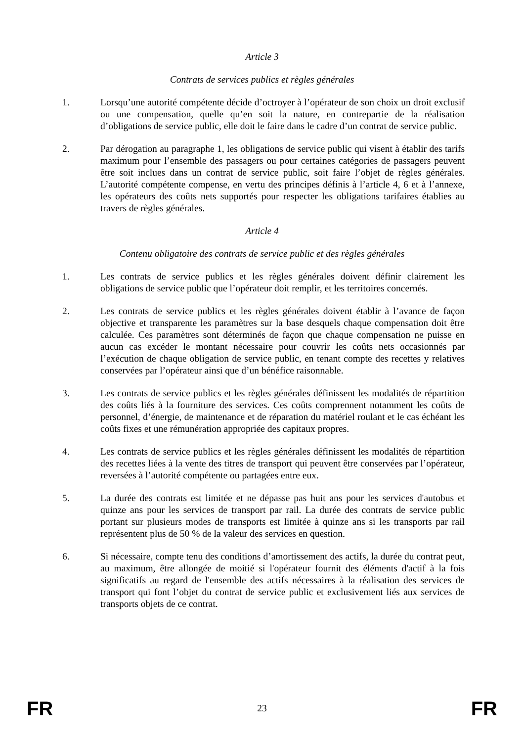Article 3
Contrats de services publics et règles générales
1. Lorsqu’une autorité compétente décide d’octroyer à l’opérateur de son choix un droit exclusif ou une compensation, quelle qu’en soit la nature, en contrepartie de la réalisation d’obligations de service public, elle doit le faire dans le cadre d’un contrat de service public.
2. Par dérogation au paragraphe 1, les obligations de service public qui visent à établir des tarifs maximum pour l’ensemble des passagers ou pour certaines catégories de passagers peuvent être soit inclues dans un contrat de service public, soit faire l’objet de règles générales. L’autorité compétente compense, en vertu des principes définis à l’article 4, 6 et à l’annexe, les opérateurs des coûts nets supportés pour respecter les obligations tarifaires établies au travers de règles générales.
Article 4
Contenu obligatoire des contrats de service public et des règles générales
1. Les contrats de service publics et les règles générales doivent définir clairement les obligations de service public que l’opérateur doit remplir, et les territoires concernés.
2. Les contrats de service publics et les règles générales doivent établir à l’avance de façon objective et transparente les paramètres sur la base desquels chaque compensation doit être calculée. Ces paramètres sont déterminés de façon que chaque compensation ne puisse en aucun cas excéder le montant nécessaire pour couvrir les coûts nets occasionnés par l’exécution de chaque obligation de service public, en tenant compte des recettes y relatives conservées par l’opérateur ainsi que d’un bénéfice raisonnable.
3. Les contrats de service publics et les règles générales définissent les modalités de répartition des coûts liés à la fourniture des services. Ces coûts comprennent notamment les coûts de personnel, d’énergie, de maintenance et de réparation du matériel roulant et le cas échéant les coûts fixes et une rémunération appropriée des capitaux propres.
4. Les contrats de service publics et les règles générales définissent les modalités de répartition des recettes liées à la vente des titres de transport qui peuvent être conservées par l’opérateur, reversées à l’autorité compétente ou partagées entre eux.
5. La durée des contrats est limitée et ne dépasse pas huit ans pour les services d'autobus et quinze ans pour les services de transport par rail. La durée des contrats de service public portant sur plusieurs modes de transports est limitée à quinze ans si les transports par rail représentent plus de 50 % de la valeur des services en question.
6. Si nécessaire, compte tenu des conditions d’amortissement des actifs, la durée du contrat peut, au maximum, être allongée de moitié si l'opérateur fournit des éléments d'actif à la fois significatifs au regard de l'ensemble des actifs nécessaires à la réalisation des services de transport qui font l’objet du contrat de service public et exclusivement liés aux services de transports objets de ce contrat.
FR 23 FR